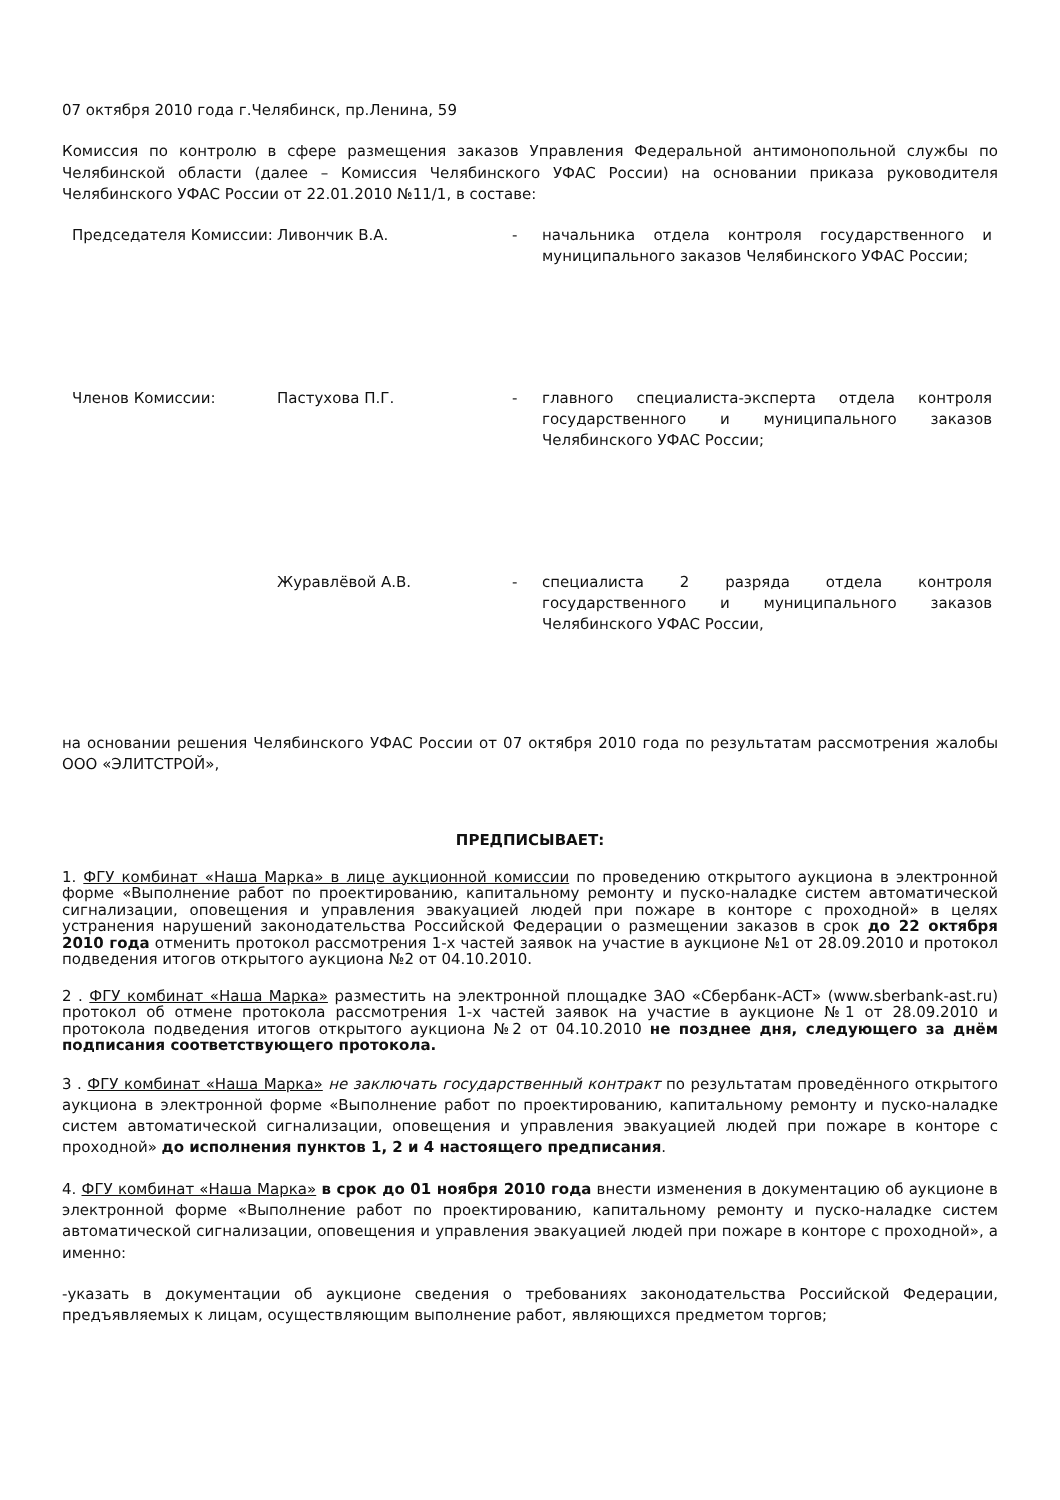07 октября 2010 года г.Челябинск, пр.Ленина, 59
Комиссия по контролю в сфере размещения заказов Управления Федеральной антимонопольной службы по Челябинской области (далее – Комиссия Челябинского УФАС России) на основании приказа руководителя Челябинского УФАС России от 22.01.2010 №11/1, в составе:
| Председателя Комиссии: | Ливончик В.А. | - | начальника отдела контроля государственного и муниципального заказов Челябинского УФАС России; |
| Членов Комиссии: | Пастухова П.Г. | - | главного специалиста-эксперта отдела контроля государственного и муниципального заказов Челябинского УФАС России; |
| | Журавлёвой А.В. | - | специалиста 2 разряда отдела контроля государственного и муниципального заказов Челябинского УФАС России, |
на основании решения Челябинского УФАС России от 07 октября 2010 года по результатам рассмотрения жалобы ООО «ЭЛИТСТРОЙ»,
ПРЕДПИСЫВАЕТ:
1. ФГУ комбинат «Наша Марка» в лице аукционной комиссии по проведению открытого аукциона в электронной форме «Выполнение работ по проектированию, капитальному ремонту и пуско-наладке систем автоматической сигнализации, оповещения и управления эвакуацией людей при пожаре в конторе с проходной» в целях устранения нарушений законодательства Российской Федерации о размещении заказов в срок до 22 октября 2010 года отменить протокол рассмотрения 1-х частей заявок на участие в аукционе №1 от 28.09.2010 и протокол подведения итогов открытого аукциона №2 от 04.10.2010.
2 . ФГУ комбинат «Наша Марка» разместить на электронной площадке ЗАО «Сбербанк-АСТ» (www.sberbank-ast.ru) протокол об отмене протокола рассмотрения 1-х частей заявок на участие в аукционе №1 от 28.09.2010 и протокола подведения итогов открытого аукциона №2 от 04.10.2010 не позднее дня, следующего за днём подписания соответствующего протокола.
3 . ФГУ комбинат «Наша Марка» не заключать государственный контракт по результатам проведённого открытого аукциона в электронной форме «Выполнение работ по проектированию, капитальному ремонту и пуско-наладке систем автоматической сигнализации, оповещения и управления эвакуацией людей при пожаре в конторе с проходной» до исполнения пунктов 1, 2 и 4 настоящего предписания.
4. ФГУ комбинат «Наша Марка» в срок до 01 ноября 2010 года внести изменения в документацию об аукционе в электронной форме «Выполнение работ по проектированию, капитальному ремонту и пуско-наладке систем автоматической сигнализации, оповещения и управления эвакуацией людей при пожаре в конторе с проходной», а именно:
-указать в документации об аукционе сведения о требованиях законодательства Российской Федерации, предъявляемых к лицам, осуществляющим выполнение работ, являющихся предметом торгов;